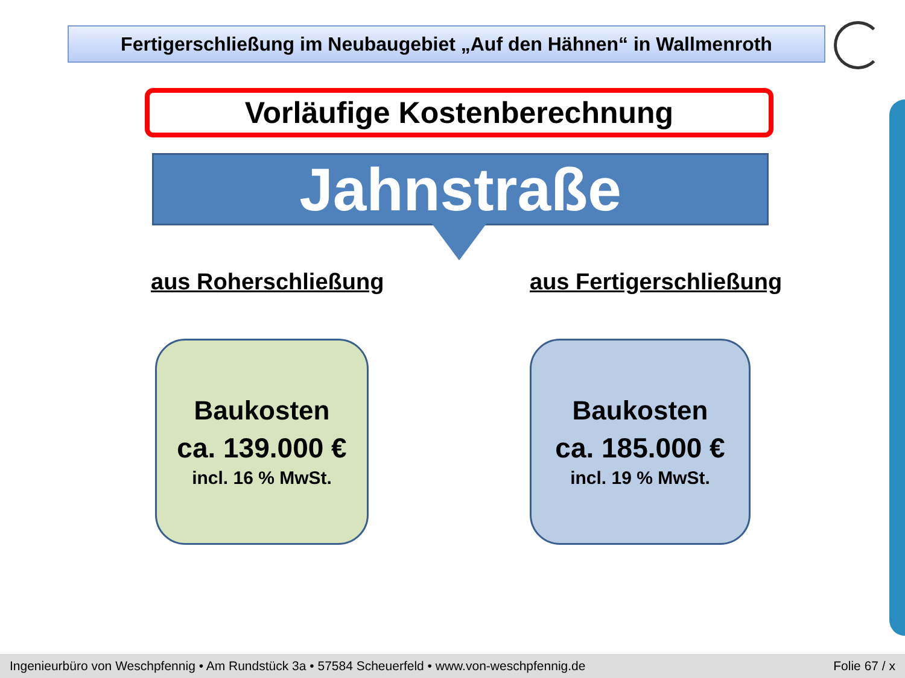Fertigerschließung im Neubaugebiet „Auf den Hähnen“ in Wallmenroth
Vorläufige Kostenberechnung
Jahnstraße
aus Roherschließung aus Fertigerschließung
Baukosten
ca. 139.000 €
incl. 16 % MwSt.
Baukosten
ca. 185.000 €
incl. 19 % MwSt.
Ingenieurbüro von Weschpfennig • Am Rundstück 3a • 57584 Scheuerfeld • www.von-weschpfennig.de Folie 67 / x